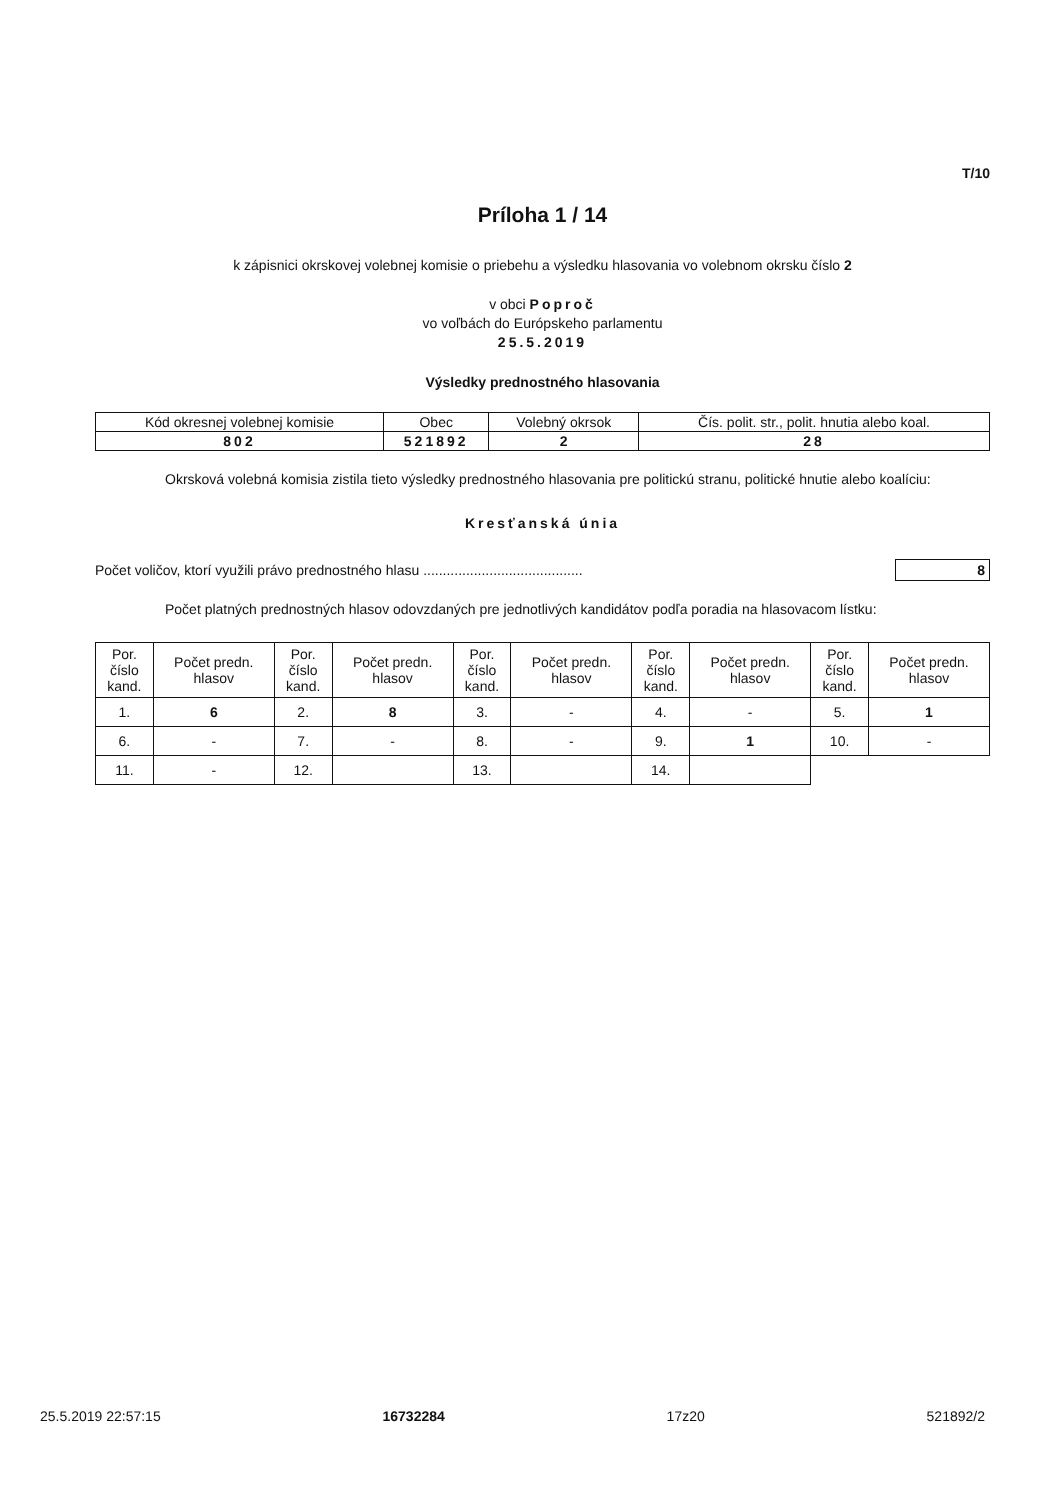T/10
Príloha 1 / 14
k zápisnici okrskovej volebnej komisie o priebehu a výsledku hlasovania vo volebnom okrsku číslo 2
v obci Poproč
vo voľbách do Európskeho parlamentu
25.5.2019
Výsledky prednostného hlasovania
| Kód okresnej volebnej komisie | Obec | Volebný okrsok | Čís. polit. str., polit. hnutia alebo koal. |
| 802 | 521892 | 2 | 28 |
Okrsková volebná komisia zistila tieto výsledky prednostného hlasovania pre politickú stranu, politické hnutie alebo koalíciu:
Kresťanská únia
Počet voličov, ktorí využili právo prednostného hlasu ......................................... 8
Počet platných prednostných hlasov odovzdaných pre jednotlivých kandidátov podľa poradia na hlasovacom lístku:
| Por. číslo kand. | Počet predn. hlasov | Por. číslo kand. | Počet predn. hlasov | Por. číslo kand. | Počet predn. hlasov | Por. číslo kand. | Počet predn. hlasov | Por. číslo kand. | Počet predn. hlasov |
| --- | --- | --- | --- | --- | --- | --- | --- | --- | --- |
| 1. | 6 | 2. | 8 | 3. | - | 4. | - | 5. | 1 |
| 6. | - | 7. | - | 8. | - | 9. | 1 | 10. | - |
| 11. | - | 12. | | 13. | | 14. | | | |
25.5.2019 22:57:15 16732284 17z20 521892/2